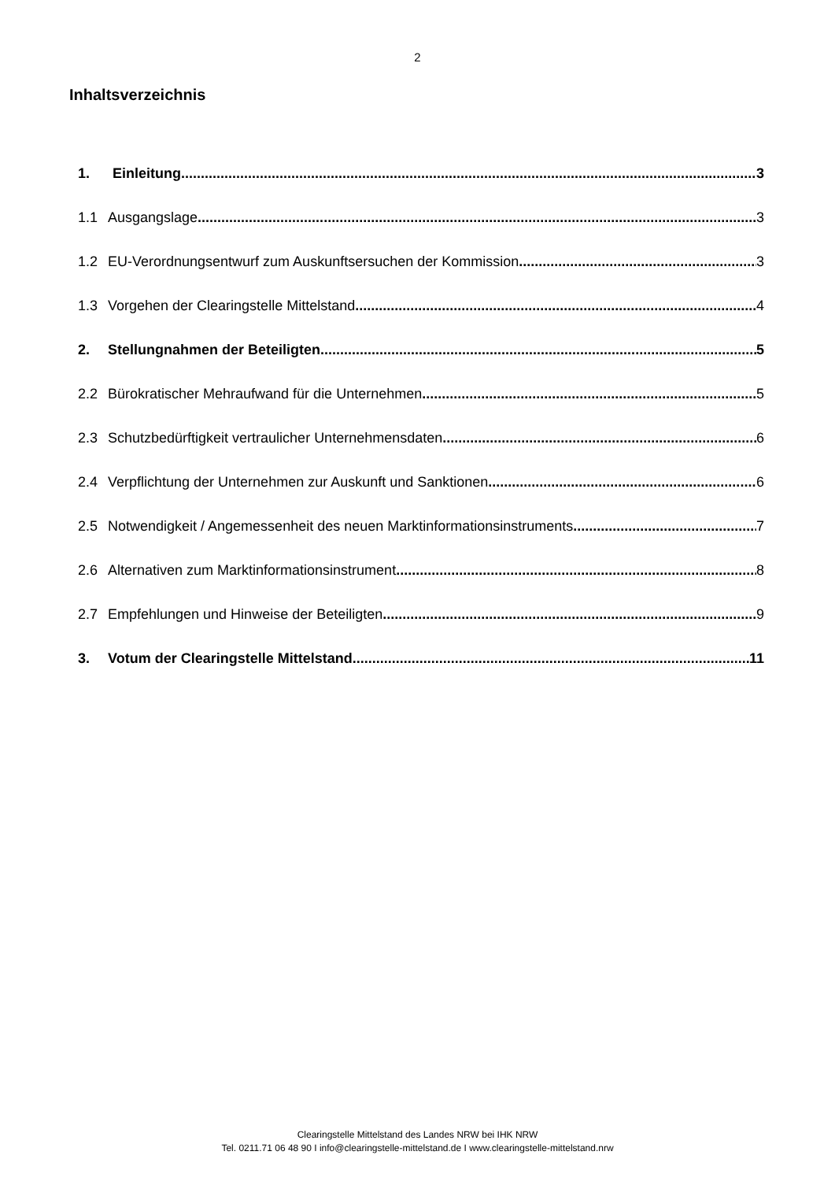2
Inhaltsverzeichnis
1. Einleitung 3
1.1 Ausgangslage 3
1.2 EU-Verordnungsentwurf zum Auskunftsersuchen der Kommission 3
1.3 Vorgehen der Clearingstelle Mittelstand 4
2. Stellungnahmen der Beteiligten 5
2.2 Bürokratischer Mehraufwand für die Unternehmen 5
2.3 Schutzbedürftigkeit vertraulicher Unternehmensdaten 6
2.4 Verpflichtung der Unternehmen zur Auskunft und Sanktionen 6
2.5 Notwendigkeit / Angemessenheit des neuen Marktinformationsinstruments 7
2.6 Alternativen zum Marktinformationsinstrument 8
2.7 Empfehlungen und Hinweise der Beteiligten 9
3. Votum der Clearingstelle Mittelstand 11
Clearingstelle Mittelstand des Landes NRW bei IHK NRW
Tel. 0211.71 06 48 90 I info@clearingstelle-mittelstand.de I www.clearingstelle-mittelstand.nrw